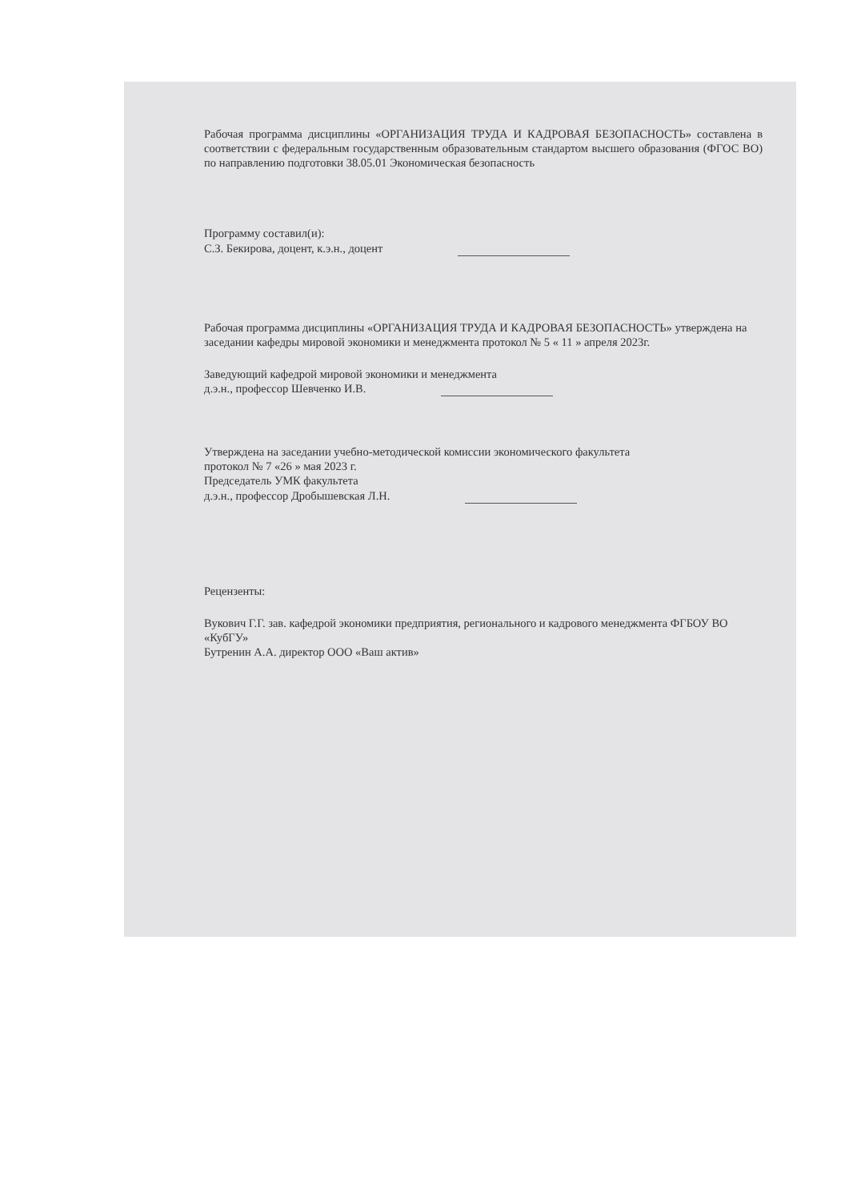Рабочая программа дисциплины «ОРГАНИЗАЦИЯ ТРУДА И КАДРОВАЯ БЕЗОПАСНОСТЬ» составлена в соответствии с федеральным государственным образовательным стандартом высшего образования (ФГОС ВО) по направлению подготовки 38.05.01 Экономическая безопасность
Программу составил(и):
С.З. Бекирова, доцент, к.э.н., доцент
Рабочая программа дисциплины «ОРГАНИЗАЦИЯ ТРУДА И КАДРОВАЯ БЕЗОПАСНОСТЬ» утверждена на заседании кафедры мировой экономики и менеджмента протокол № 5 « 11 » апреля 2023г.
Заведующий кафедрой мировой экономики и менеджмента
д.э.н., профессор Шевченко И.В.
Утверждена на заседании учебно-методической комиссии экономического факультета
протокол № 7 «26 » мая 2023 г.
Председатель УМК факультета
д.э.н., профессор Дробышевская Л.Н.
Рецензенты:
Вукович Г.Г. зав. кафедрой экономики предприятия, регионального и кадрового менеджмента ФГБОУ ВО «КубГУ»
Бутренин А.А. директор ООО «Ваш актив»